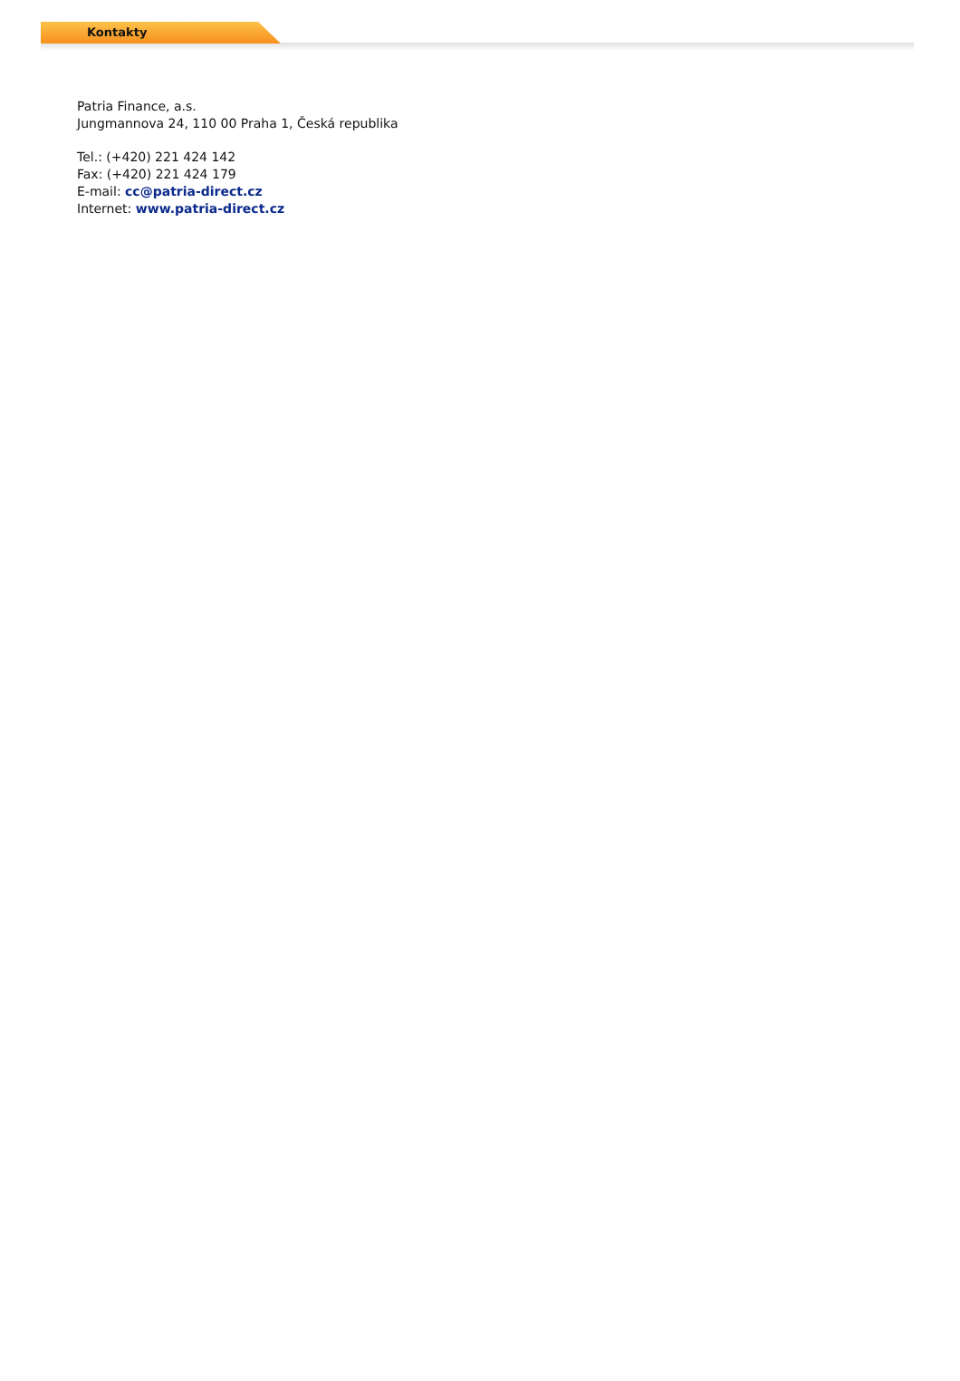Kontakty
Patria Finance, a.s.
Jungmannova 24, 110 00 Praha 1, Česká republika
Tel.: (+420) 221 424 142
Fax: (+420) 221 424 179
E-mail: cc@patria-direct.cz
Internet: www.patria-direct.cz